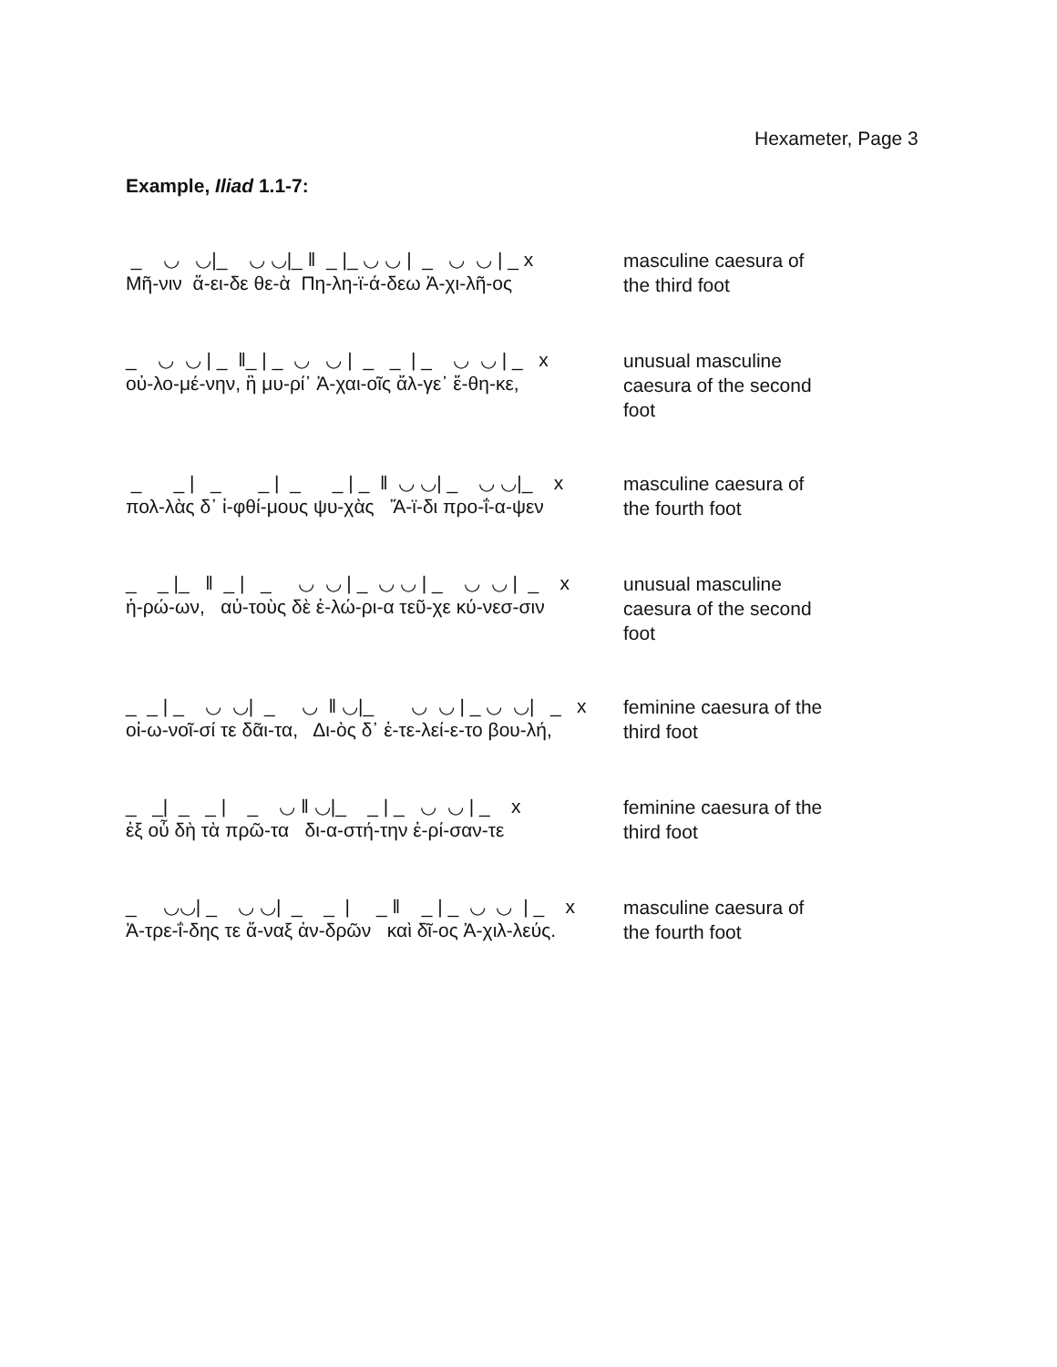Hexameter, Page 3
Example, Iliad 1.1-7:
_ ◡ ◡|_ ◡ ◡|_ ‖ _ |_ ◡ ◡ | _ ◡ ◡ | _ x Μῆ-νιν ἄ-ει-δε θε-ὰ Πη-λη-ϊ-ά-δεω Ἀ-χι-λῆ-ος
masculine caesura of the third foot
_ ◡ ◡ | _ ‖_ | _ ◡ ◡ | _ _ | _ ◡ ◡ | _ x οὐ-λο-μέ-νην, ἣ μυ-ρί᾽ Ἀ-χαι-οῖς ἄλ-γε᾽ ἔ-θη-κε,
unusual masculine caesura of the second foot
_ _ | _ _ | _ _ | _ ‖ ◡ ◡| _ ◡ ◡|_ x πολ-λὰς δ᾽ ἰ-φθί-μους ψυ-χὰς Ἄ-ϊ-δι προ-ΐ-α-ψεν
masculine caesura of the fourth foot
_ _ |_ ‖ _ | _ ◡ ◡ | _ ◡ ◡ | _ ◡ ◡ | _ x ἡ-ρώ-ων, αὐ-τοὺς δὲ ἑ-λώ-ρι-α τεῦ-χε κύ-νεσ-σιν
unusual masculine caesura of the second foot
_ _ | _ ◡ ◡| _ ◡ ‖ ◡|_ ◡ ◡ | _ ◡ ◡| _ x οἰ-ω-νοῖ-σί τε δᾶι-τα, Δι-ὸς δ᾽ ἐ-τε-λεί-ε-το βου-λή,
feminine caesura of the third foot
_ _| _ _ | _ ◡ ‖ ◡|_ _ | _ ◡ ◡ | _ x ἐξ οὗ δὴ τὰ πρῶ-τα δι-α-στή-την ἐ-ρί-σαν-τε
feminine caesura of the third foot
_ ◡◡| _ ◡ ◡| _ _ | _ ‖ _ | _ ◡ ◡ | _ x Ἀ-τρε-ΐ-δης τε ἄ-ναξ ἀν-δρῶν καὶ δῖ-ος Ἀ-χιλ-λεύς.
masculine caesura of the fourth foot